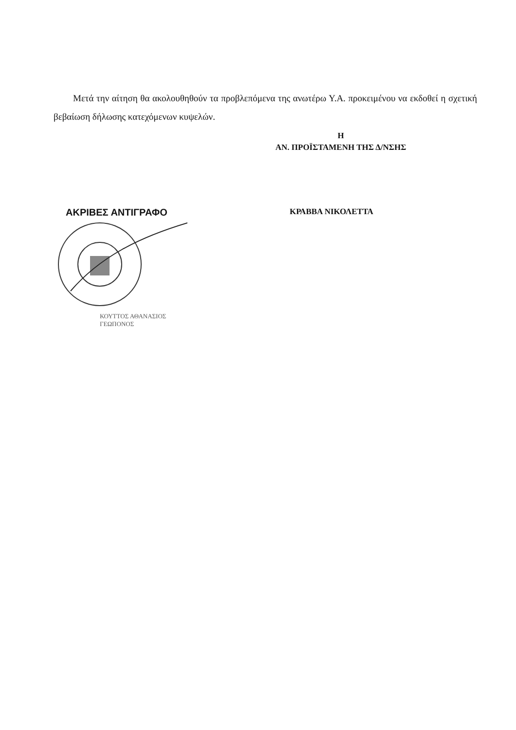Μετά την αίτηση θα ακολουθηθούν τα προβλεπόμενα της ανωτέρω Υ.Α. προκειμένου να εκδοθεί η σχετική βεβαίωση δήλωσης κατεχόμενων κυψελών.
Η
ΑΝ. ΠΡΟΪΣΤΑΜΕΝΗ ΤΗΣ Δ/ΝΣΗΣ
ΑΚΡΙΒΕΣ ΑΝΤΙΓΡΑΦΟ
ΚΟΥΤΤΟΣ ΑΘΑΝΑΣΙΟΣ
ΓΕΩΠΟΝΟΣ
ΚΡΑΒΒΑ ΝΙΚΟΛΕΤΤΑ